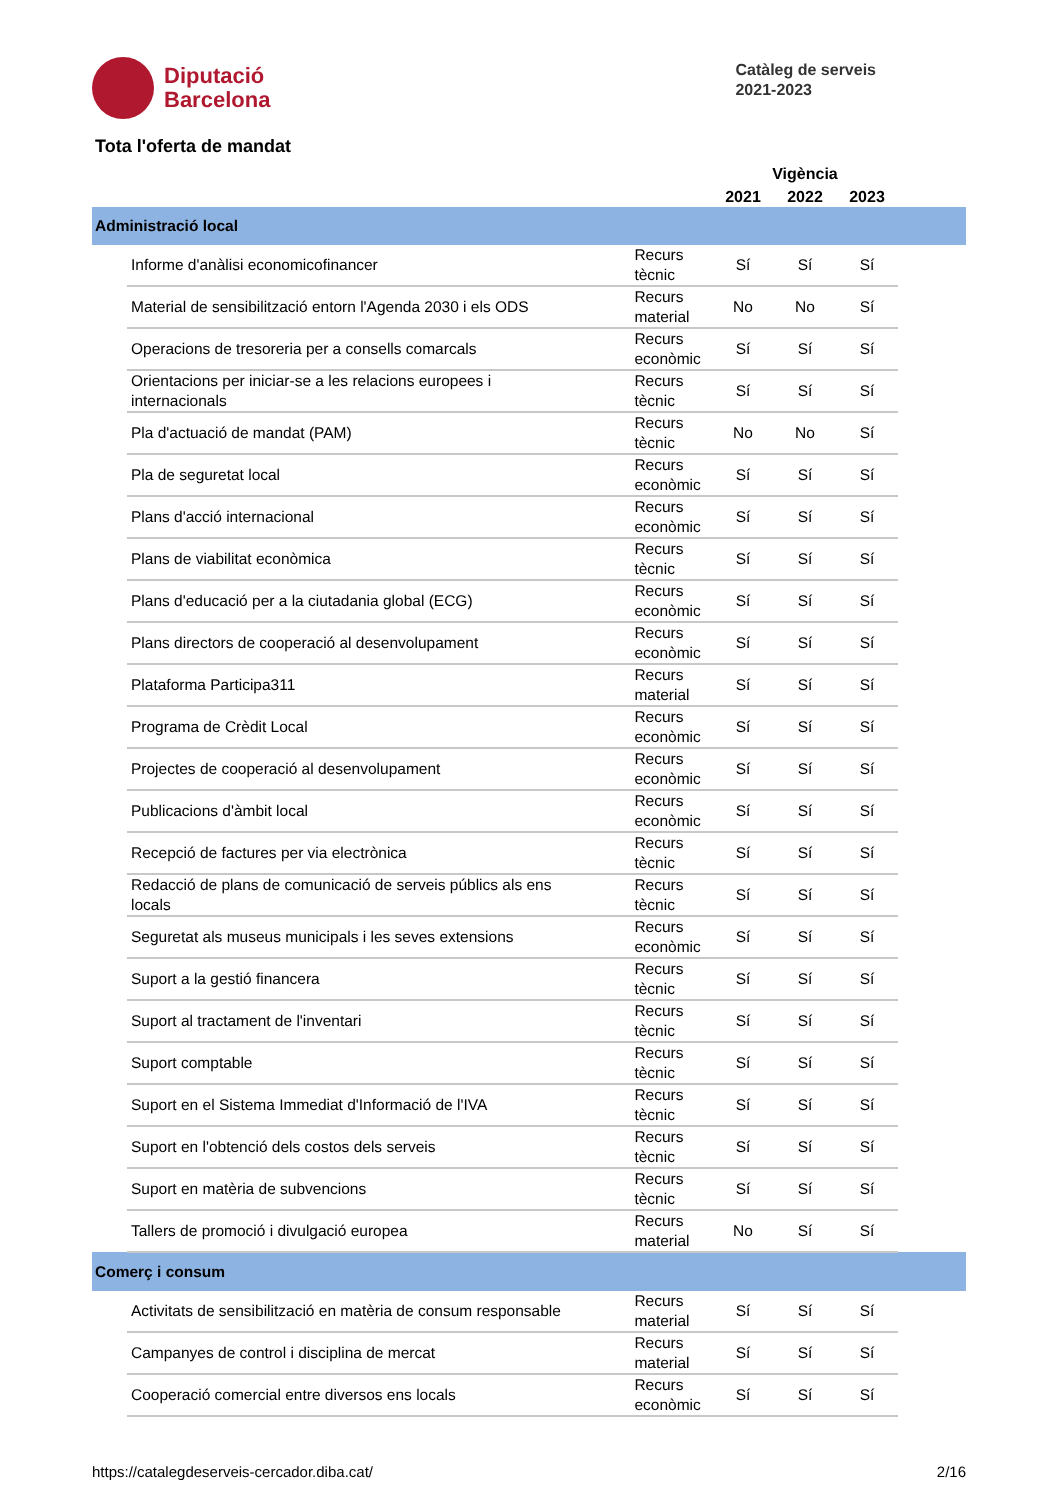Diputació
Barcelona
Catàleg de serveis
2021-2023
Tota l'oferta de mandat
| | | | Vigència | | | |
| --- | --- | --- | --- | --- | --- | --- |
| | | | 2021 | 2022 | 2023 | |
| Administració local | | | | | | |
| | Informe d'anàlisi economicofinancer | Recurs tècnic | Sí | Sí | Sí | |
| | Material de sensibilització entorn l'Agenda 2030 i els ODS | Recurs material | No | No | Sí | |
| | Operacions de tresoreria per a consells comarcals | Recurs econòmic | Sí | Sí | Sí | |
| | Orientacions per iniciar-se a les relacions europees i internacionals | Recurs tècnic | Sí | Sí | Sí | |
| | Pla d'actuació de mandat (PAM) | Recurs tècnic | No | No | Sí | |
| | Pla de seguretat local | Recurs econòmic | Sí | Sí | Sí | |
| | Plans d'acció internacional | Recurs econòmic | Sí | Sí | Sí | |
| | Plans de viabilitat econòmica | Recurs tècnic | Sí | Sí | Sí | |
| | Plans d'educació per a la ciutadania global (ECG) | Recurs econòmic | Sí | Sí | Sí | |
| | Plans directors de cooperació al desenvolupament | Recurs econòmic | Sí | Sí | Sí | |
| | Plataforma Participa311 | Recurs material | Sí | Sí | Sí | |
| | Programa de Crèdit Local | Recurs econòmic | Sí | Sí | Sí | |
| | Projectes de cooperació al desenvolupament | Recurs econòmic | Sí | Sí | Sí | |
| | Publicacions d'àmbit local | Recurs econòmic | Sí | Sí | Sí | |
| | Recepció de factures per via electrònica | Recurs tècnic | Sí | Sí | Sí | |
| | Redacció de plans de comunicació de serveis públics als ens locals | Recurs tècnic | Sí | Sí | Sí | |
| | Seguretat als museus municipals i les seves extensions | Recurs econòmic | Sí | Sí | Sí | |
| | Suport a la gestió financera | Recurs tècnic | Sí | Sí | Sí | |
| | Suport al tractament de l'inventari | Recurs tècnic | Sí | Sí | Sí | |
| | Suport comptable | Recurs tècnic | Sí | Sí | Sí | |
| | Suport en el Sistema Immediat d'Informació de l'IVA | Recurs tècnic | Sí | Sí | Sí | |
| | Suport en l'obtenció dels costos dels serveis | Recurs tècnic | Sí | Sí | Sí | |
| | Suport en matèria de subvencions | Recurs tècnic | Sí | Sí | Sí | |
| | Tallers de promoció i divulgació europea | Recurs material | No | Sí | Sí | |
| Comerç i consum | | | | | | |
| | Activitats de sensibilització en matèria de consum responsable | Recurs material | Sí | Sí | Sí | |
| | Campanyes de control i disciplina de mercat | Recurs material | Sí | Sí | Sí | |
| | Cooperació comercial entre diversos ens locals | Recurs econòmic | Sí | Sí | Sí | |
https://catalegdeserveis-cercador.diba.cat/ 2/16